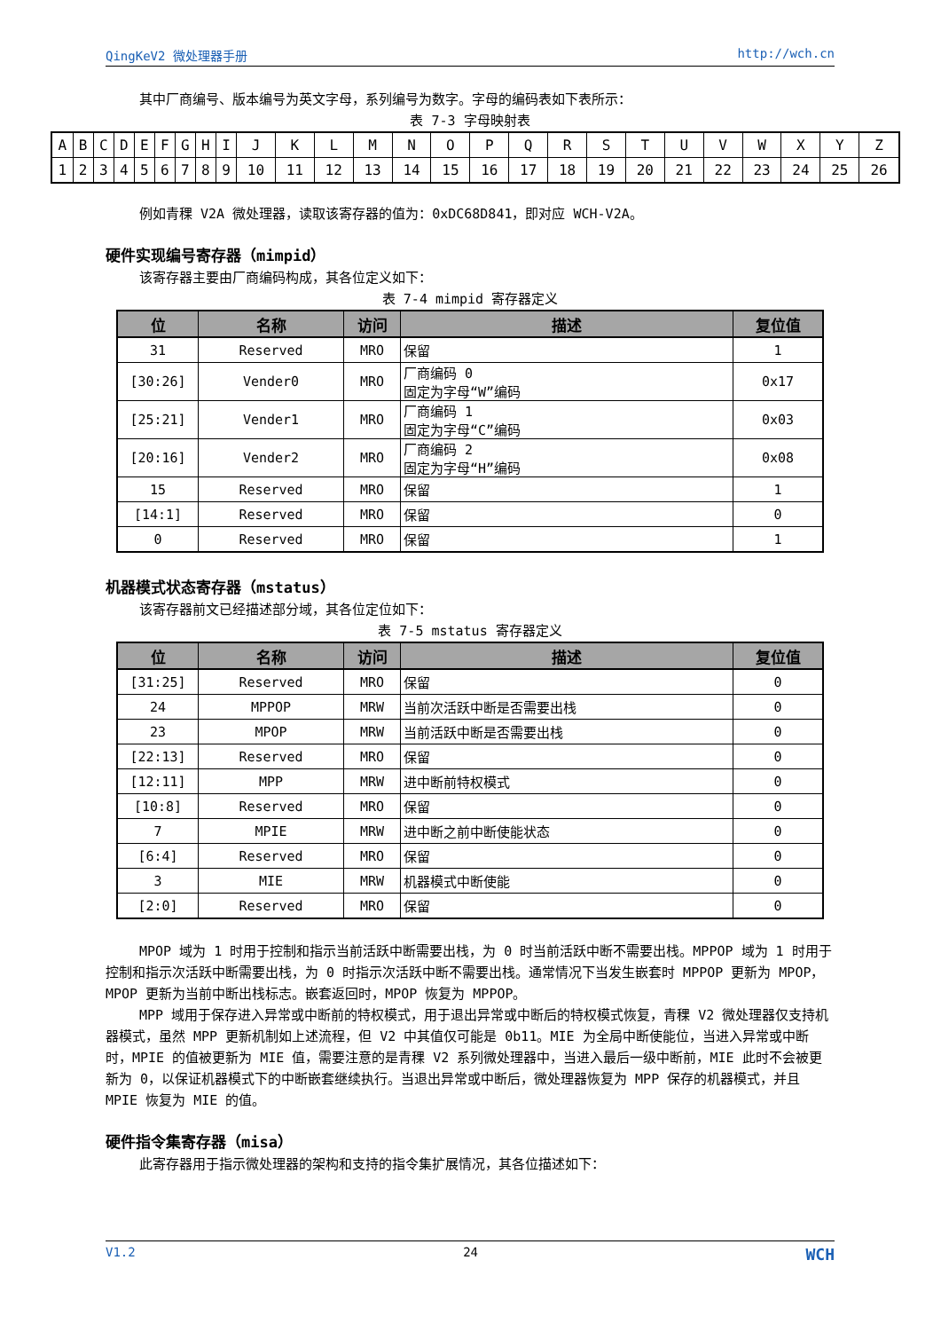QingKeV2 微处理器手册 http://wch.cn
其中厂商编号、版本编号为英文字母，系列编号为数字。字母的编码表如下表所示：
表 7-3 字母映射表
| A | B | C | D | E | F | G | H | I | J | K | L | M | N | O | P | Q | R | S | T | U | V | W | X | Y | Z |
| 1 | 2 | 3 | 4 | 5 | 6 | 7 | 8 | 9 | 10 | 11 | 12 | 13 | 14 | 15 | 16 | 17 | 18 | 19 | 20 | 21 | 22 | 23 | 24 | 25 | 26 |
例如青稞 V2A 微处理器，读取该寄存器的值为：0xDC68D841，即对应 WCH-V2A。
硬件实现编号寄存器（mimpid）
该寄存器主要由厂商编码构成，其各位定义如下：
表 7-4 mimpid 寄存器定义
| 位 | 名称 | 访问 | 描述 | 复位值 |
| --- | --- | --- | --- | --- |
| 31 | Reserved | MRO | 保留 | 1 |
| [30:26] | Vender0 | MRO | 厂商编码 0 固定为字母“W”编码 | 0x17 |
| [25:21] | Vender1 | MRO | 厂商编码 1 固定为字母“C”编码 | 0x03 |
| [20:16] | Vender2 | MRO | 厂商编码 2 固定为字母“H”编码 | 0x08 |
| 15 | Reserved | MRO | 保留 | 1 |
| [14:1] | Reserved | MRO | 保留 | 0 |
| 0 | Reserved | MRO | 保留 | 1 |
机器模式状态寄存器（mstatus）
该寄存器前文已经描述部分域，其各位定位如下：
表 7-5 mstatus 寄存器定义
| 位 | 名称 | 访问 | 描述 | 复位值 |
| --- | --- | --- | --- | --- |
| [31:25] | Reserved | MRO | 保留 | 0 |
| 24 | MPPOP | MRW | 当前次活跃中断是否需要出栈 | 0 |
| 23 | MPOP | MRW | 当前活跃中断是否需要出栈 | 0 |
| [22:13] | Reserved | MRO | 保留 | 0 |
| [12:11] | MPP | MRW | 进中断前特权模式 | 0 |
| [10:8] | Reserved | MRO | 保留 | 0 |
| 7 | MPIE | MRW | 进中断之前中断使能状态 | 0 |
| [6:4] | Reserved | MRO | 保留 | 0 |
| 3 | MIE | MRW | 机器模式中断使能 | 0 |
| [2:0] | Reserved | MRO | 保留 | 0 |
MPOP 域为 1 时用于控制和指示当前活跃中断需要出栈，为 0 时当前活跃中断不需要出栈。MPPOP 域为 1 时用于控制和指示次活跃中断需要出栈，为 0 时指示次活跃中断不需要出栈。通常情况下当发生嵌套时 MPPOP 更新为 MPOP，MPOP 更新为当前中断出栈标志。嵌套返回时，MPOP 恢复为 MPPOP。
MPP 域用于保存进入异常或中断前的特权模式，用于退出异常或中断后的特权模式恢复，青稞 V2 微处理器仅支持机器模式，虽然 MPP 更新机制如上述流程，但 V2 中其值仅可能是 0b11。MIE 为全局中断使能位，当进入异常或中断时，MPIE 的值被更新为 MIE 值，需要注意的是青稞 V2 系列微处理器中，当进入最后一级中断前，MIE 此时不会被更新为 0，以保证机器模式下的中断嵌套继续执行。当退出异常或中断后，微处理器恢复为 MPP 保存的机器模式，并且 MPIE 恢复为 MIE 的值。
硬件指令集寄存器（misa）
此寄存器用于指示微处理器的架构和支持的指令集扩展情况，其各位描述如下：
V1.2 24 WCH